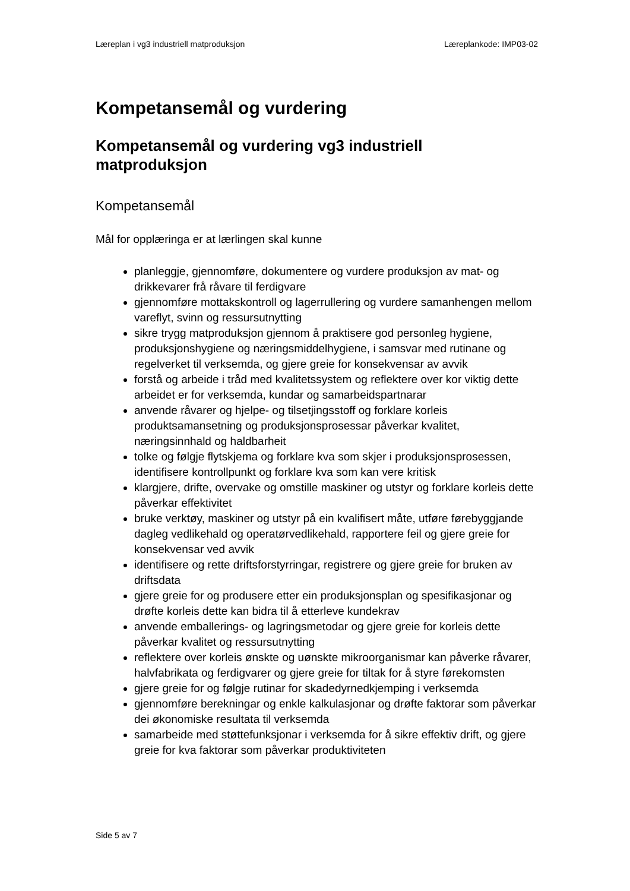Læreplan i vg3 industriell matproduksjon Læreplankode: IMP03-02
Kompetansemål og vurdering
Kompetansemål og vurdering vg3 industriell matproduksjon
Kompetansemål
Mål for opplæringa er at lærlingen skal kunne
planleggje, gjennomføre, dokumentere og vurdere produksjon av mat- og drikkevarer frå råvare til ferdigvare
gjennomføre mottakskontroll og lagerrullering og vurdere samanhengen mellom vareflyt, svinn og ressursutnytting
sikre trygg matproduksjon gjennom å praktisere god personleg hygiene, produksjonshygiene og næringsmiddelhygiene, i samsvar med rutinane og regelverket til verksemda, og gjere greie for konsekvensar av avvik
forstå og arbeide i tråd med kvalitetssystem og reflektere over kor viktig dette arbeidet er for verksemda, kundar og samarbeidspartnarar
anvende råvarer og hjelpe- og tilsetjingsstoff og forklare korleis produktsamansetning og produksjonsprosessar påverkar kvalitet, næringsinnhald og haldbarheit
tolke og følgje flytskjema og forklare kva som skjer i produksjonsprosessen, identifisere kontrollpunkt og forklare kva som kan vere kritisk
klargjere, drifte, overvake og omstille maskiner og utstyr og forklare korleis dette påverkar effektivitet
bruke verktøy, maskiner og utstyr på ein kvalifisert måte, utføre førebyggjande dagleg vedlikehald og operatørvedlikehald, rapportere feil og gjere greie for konsekvensar ved avvik
identifisere og rette driftsforstyrringar, registrere og gjere greie for bruken av driftsdata
gjere greie for og produsere etter ein produksjonsplan og spesifikasjonar og drøfte korleis dette kan bidra til å etterleve kundekrav
anvende emballerings- og lagringsmetodar og gjere greie for korleis dette påverkar kvalitet og ressursutnytting
reflektere over korleis ønskte og uønskte mikroorganismar kan påverke råvarer, halvfabrikata og ferdigvarer og gjere greie for tiltak for å styre førekomsten
gjere greie for og følgje rutinar for skadedyrnedkjemping i verksemda
gjennomføre berekningar og enkle kalkulasjonar og drøfte faktorar som påverkar dei økonomiske resultata til verksemda
samarbeide med støttefunksjonar i verksemda for å sikre effektiv drift, og gjere greie for kva faktorar som påverkar produktiviteten
Side 5 av 7